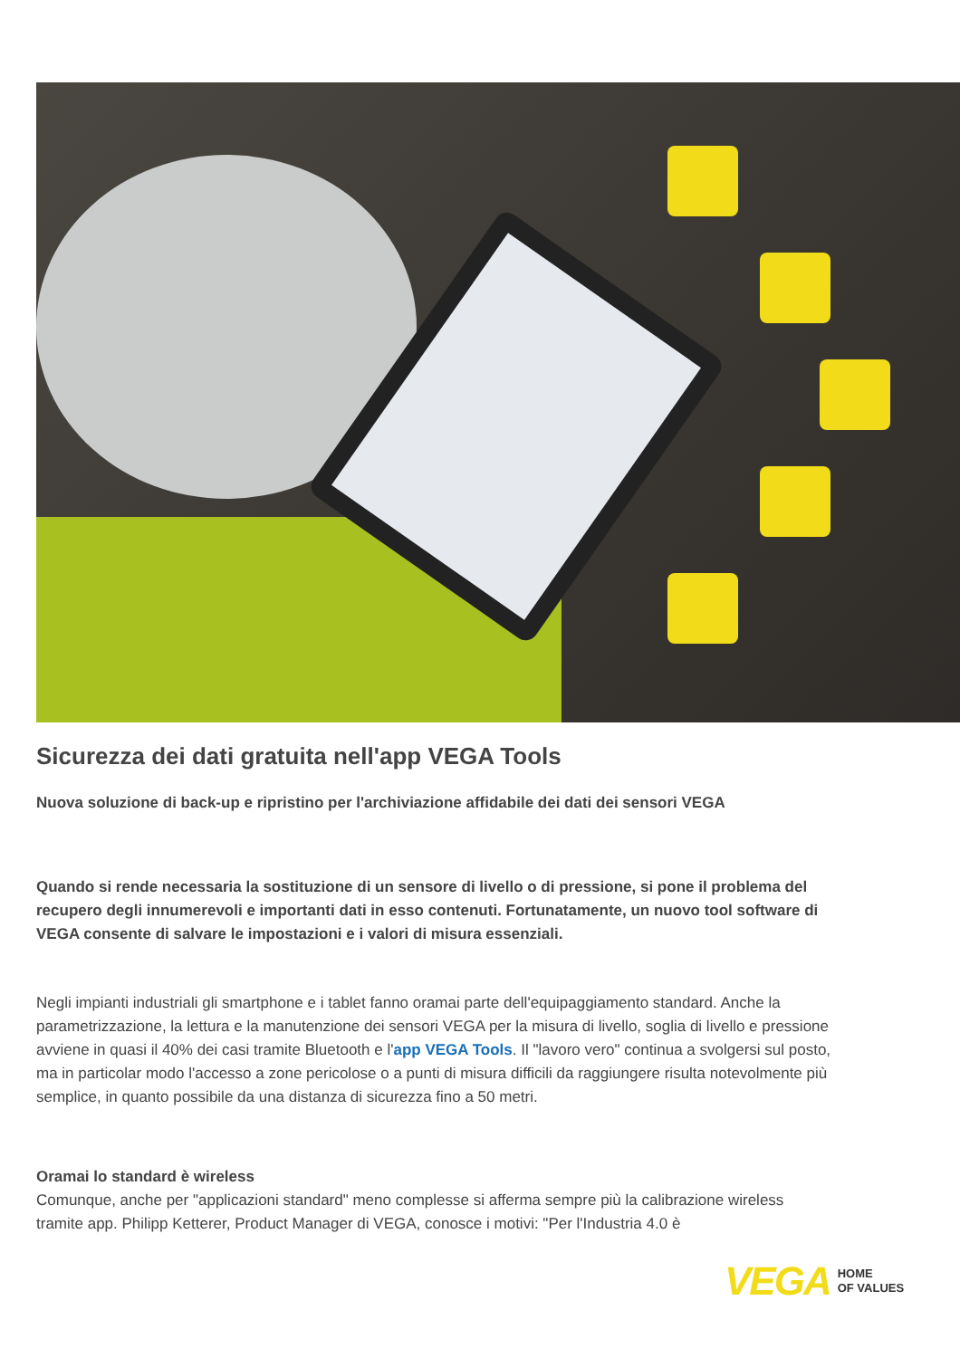Sicurezza dei dati gratuita nell'app VEGA Tools
Nuova soluzione di back-up e ripristino per l'archiviazione affidabile dei dati dei sensori VEGA
Quando si rende necessaria la sostituzione di un sensore di livello o di pressione, si pone il problema del recupero degli innumerevoli e importanti dati in esso contenuti. Fortunatamente, un nuovo tool software di VEGA consente di salvare le impostazioni e i valori di misura essenziali.
Negli impianti industriali gli smartphone e i tablet fanno oramai parte dell'equipaggiamento standard. Anche la parametrizzazione, la lettura e la manutenzione dei sensori VEGA per la misura di livello, soglia di livello e pressione avviene in quasi il 40% dei casi tramite Bluetooth e l'app VEGA Tools. Il "lavoro vero" continua a svolgersi sul posto, ma in particolar modo l'accesso a zone pericolose o a punti di misura difficili da raggiungere risulta notevolmente più semplice, in quanto possibile da una distanza di sicurezza fino a 50 metri.
Oramai lo standard è wireless
Comunque, anche per "applicazioni standard" meno complesse si afferma sempre più la calibrazione wireless tramite app. Philipp Ketterer, Product Manager di VEGA, conosce i motivi: "Per l'Industria 4.0 è
VEGA HOME
OF VALUES